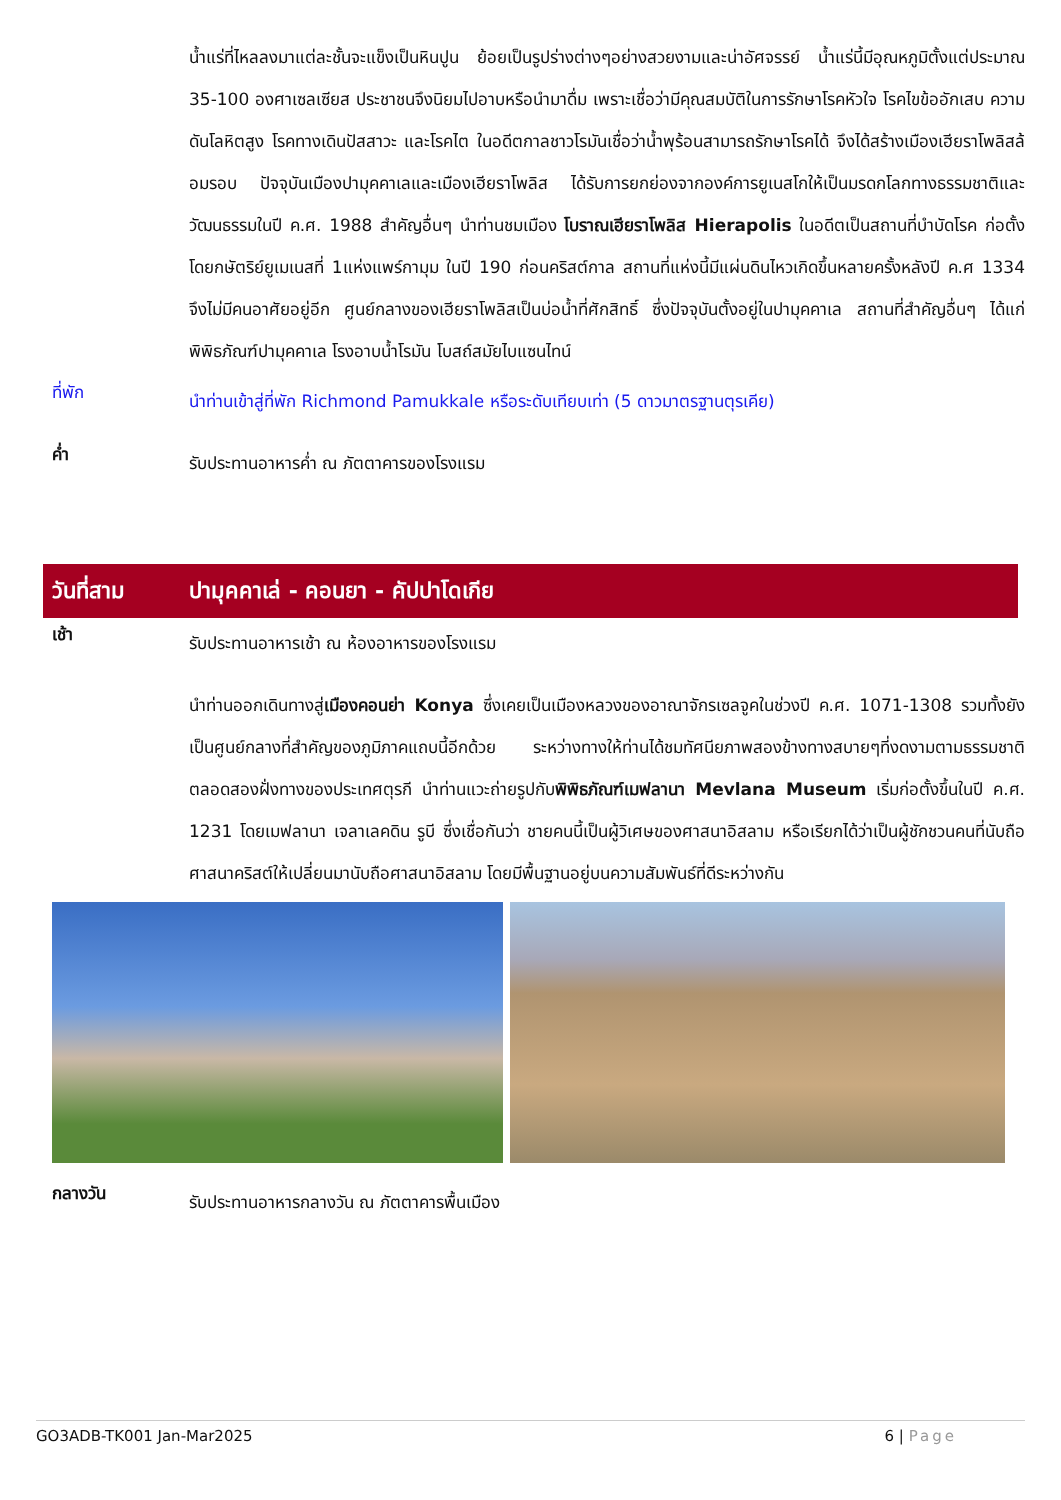น้ำแร่ที่ไหลลงมาแต่ละชั้นจะแข็งเป็นหินปูน ย้อยเป็นรูปร่างต่างๆอย่างสวยงามและน่าอัศจรรย์ น้ำแร่นี้มีอุณหภูมิตั้งแต่ประมาณ 35-100 องศาเซลเซียส ประชาชนจึงนิยมไปอาบหรือนำมาดื่ม เพราะเชื่อว่ามีคุณสมบัติในการรักษาโรคหัวใจ โรคไขข้ออักเสบ ความดันโลหิตสูง โรคทางเดินปัสสาวะ และโรคไต ในอดีตกาลชาวโรมันเชื่อว่าน้ำพุร้อนสามารถรักษาโรคได้ จึงได้สร้างเมืองเฮียราโพลิสล้อมรอบ ปัจจุบันเมืองปามุคคาเลและเมืองเฮียราโพลิส ได้รับการยกย่องจากองค์การยูเนสโกให้เป็นมรดกโลกทางธรรมชาติและวัฒนธรรมในปี ค.ศ. 1988 สำคัญอื่นๆ นำท่านชมเมือง โบราณเฮียราโพลิส Hierapolis ในอดีตเป็นสถานที่บำบัดโรค ก่อตั้งโดยกษัตริย์ยูเมเนสที่ 1แห่งแพร์กามุม ในปี 190 ก่อนคริสต์กาล สถานที่แห่งนี้มีแผ่นดินไหวเกิดขึ้นหลายครั้งหลังปี ค.ศ 1334 จึงไม่มีคนอาศัยอยู่อีก ศูนย์กลางของเฮียราโพลิสเป็นบ่อน้ำที่ศักสิทธิ์ ซึ่งปัจจุบันตั้งอยู่ในปามุคคาเล สถานที่สำคัญอื่นๆ ได้แก่ พิพิธภัณฑ์ปามุคคาเล โรงอาบน้ำโรมัน โบสถ์สมัยไบแซนไทน์
ที่พัก
นำท่านเข้าสู่ที่พัก Richmond Pamukkale หรือระดับเทียบเท่า (5 ดาวมาตรฐานตุรเคีย)
ค่ำ
รับประทานอาหารค่ำ ณ ภัตตาคารของโรงแรม
วันที่สาม
ปามุคคาเล่ - คอนยา - คัปปาโดเกีย
เช้า
รับประทานอาหารเช้า ณ ห้องอาหารของโรงแรม
นำท่านออกเดินทางสู่เมืองคอนย่า Konya ซึ่งเคยเป็นเมืองหลวงของอาณาจักรเซลจูคในช่วงปี ค.ศ. 1071-1308 รวมทั้งยังเป็นศูนย์กลางที่สำคัญของภูมิภาคแถบนี้อีกด้วย ระหว่างทางให้ท่านได้ชมทัศนียภาพสองข้างทางสบายๆที่งดงามตามธรรมชาติตลอดสองฝั่งทางของประเทศตุรกี นำท่านแวะถ่ายรูปกับพิพิธภัณฑ์เมฟลานา Mevlana Museum เริ่มก่อตั้งขึ้นในปี ค.ศ. 1231 โดยเมฟลานา เจลาเลคดิน รูบี ซึ่งเชื่อกันว่า ชายคนนี้เป็นผู้วิเศษของศาสนาอิสลาม หรือเรียกได้ว่าเป็นผู้ชักชวนคนที่นับถือศาสนาคริสต์ให้เปลี่ยนมานับถือศาสนาอิสลาม โดยมีพื้นฐานอยู่บนความสัมพันธ์ที่ดีระหว่างกัน
กลางวัน
รับประทานอาหารกลางวัน ณ ภัตตาคารพื้นเมือง
GO3ADB-TK001 Jan-Mar2025 6 | Page